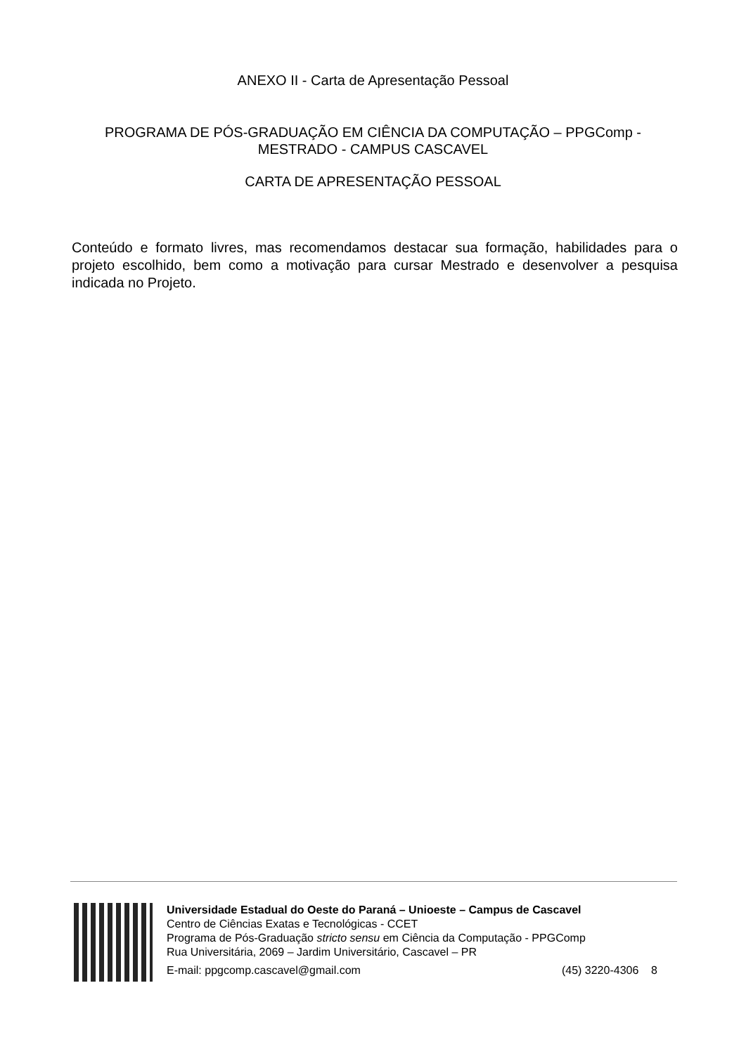ANEXO II - Carta de Apresentação Pessoal
PROGRAMA DE PÓS-GRADUAÇÃO EM CIÊNCIA DA COMPUTAÇÃO – PPGComp -
MESTRADO - CAMPUS CASCAVEL
CARTA DE APRESENTAÇÃO PESSOAL
Conteúdo e formato livres, mas recomendamos destacar sua formação, habilidades para o projeto escolhido, bem como a motivação para cursar Mestrado e desenvolver a pesquisa indicada no Projeto.
Universidade Estadual do Oeste do Paraná – Unioeste – Campus de Cascavel
Centro de Ciências Exatas e Tecnológicas - CCET
Programa de Pós-Graduação stricto sensu em Ciência da Computação - PPGComp
Rua Universitária, 2069 – Jardim Universitário, Cascavel – PR
E-mail: ppgcomp.cascavel@gmail.com (45) 3220-4306 8